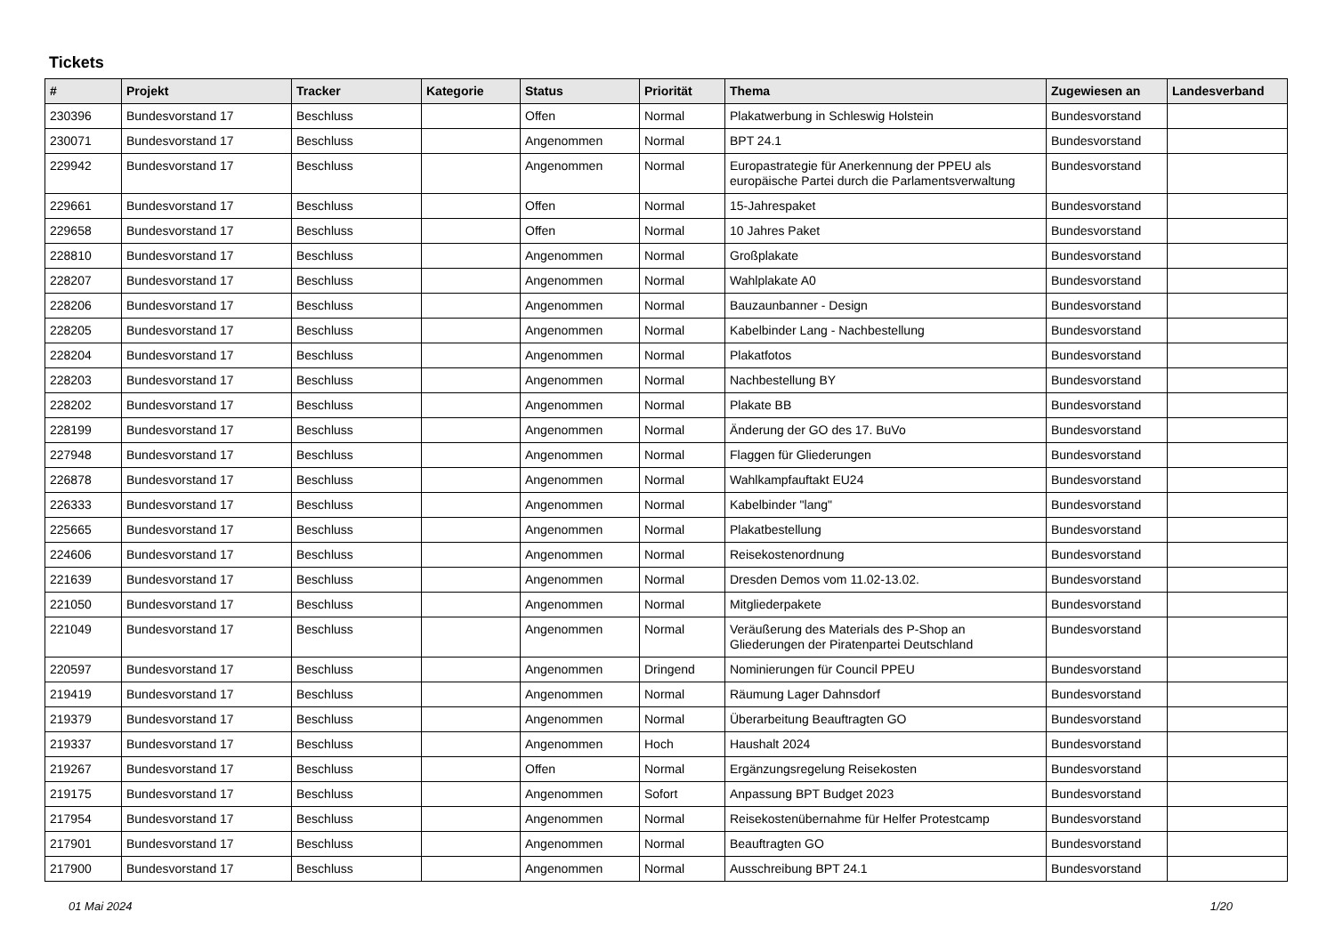Tickets
| # | Projekt | Tracker | Kategorie | Status | Priorität | Thema | Zugewiesen an | Landesverband |
| --- | --- | --- | --- | --- | --- | --- | --- | --- |
| 230396 | Bundesvorstand 17 | Beschluss | | Offen | Normal | Plakatwerbung in Schleswig Holstein | Bundesvorstand | |
| 230071 | Bundesvorstand 17 | Beschluss | | Angenommen | Normal | BPT 24.1 | Bundesvorstand | |
| 229942 | Bundesvorstand 17 | Beschluss | | Angenommen | Normal | Europastrategie für Anerkennung der PPEU als europäische Partei durch die Parlamentsverwaltung | Bundesvorstand | |
| 229661 | Bundesvorstand 17 | Beschluss | | Offen | Normal | 15-Jahrespaket | Bundesvorstand | |
| 229658 | Bundesvorstand 17 | Beschluss | | Offen | Normal | 10 Jahres Paket | Bundesvorstand | |
| 228810 | Bundesvorstand 17 | Beschluss | | Angenommen | Normal | Großplakate | Bundesvorstand | |
| 228207 | Bundesvorstand 17 | Beschluss | | Angenommen | Normal | Wahlplakate A0 | Bundesvorstand | |
| 228206 | Bundesvorstand 17 | Beschluss | | Angenommen | Normal | Bauzaunbanner - Design | Bundesvorstand | |
| 228205 | Bundesvorstand 17 | Beschluss | | Angenommen | Normal | Kabelbinder Lang - Nachbestellung | Bundesvorstand | |
| 228204 | Bundesvorstand 17 | Beschluss | | Angenommen | Normal | Plakatfotos | Bundesvorstand | |
| 228203 | Bundesvorstand 17 | Beschluss | | Angenommen | Normal | Nachbestellung BY | Bundesvorstand | |
| 228202 | Bundesvorstand 17 | Beschluss | | Angenommen | Normal | Plakate BB | Bundesvorstand | |
| 228199 | Bundesvorstand 17 | Beschluss | | Angenommen | Normal | Änderung der GO des 17. BuVo | Bundesvorstand | |
| 227948 | Bundesvorstand 17 | Beschluss | | Angenommen | Normal | Flaggen für Gliederungen | Bundesvorstand | |
| 226878 | Bundesvorstand 17 | Beschluss | | Angenommen | Normal | Wahlkampfauftakt EU24 | Bundesvorstand | |
| 226333 | Bundesvorstand 17 | Beschluss | | Angenommen | Normal | Kabelbinder "lang" | Bundesvorstand | |
| 225665 | Bundesvorstand 17 | Beschluss | | Angenommen | Normal | Plakatbestellung | Bundesvorstand | |
| 224606 | Bundesvorstand 17 | Beschluss | | Angenommen | Normal | Reisekostenordnung | Bundesvorstand | |
| 221639 | Bundesvorstand 17 | Beschluss | | Angenommen | Normal | Dresden Demos vom 11.02-13.02. | Bundesvorstand | |
| 221050 | Bundesvorstand 17 | Beschluss | | Angenommen | Normal | Mitgliederpakete | Bundesvorstand | |
| 221049 | Bundesvorstand 17 | Beschluss | | Angenommen | Normal | Veräußerung des Materials des P-Shop an Gliederungen der Piratenpartei Deutschland | Bundesvorstand | |
| 220597 | Bundesvorstand 17 | Beschluss | | Angenommen | Dringend | Nominierungen für Council PPEU | Bundesvorstand | |
| 219419 | Bundesvorstand 17 | Beschluss | | Angenommen | Normal | Räumung Lager Dahnsdorf | Bundesvorstand | |
| 219379 | Bundesvorstand 17 | Beschluss | | Angenommen | Normal | Überarbeitung Beauftragten GO | Bundesvorstand | |
| 219337 | Bundesvorstand 17 | Beschluss | | Angenommen | Hoch | Haushalt 2024 | Bundesvorstand | |
| 219267 | Bundesvorstand 17 | Beschluss | | Offen | Normal | Ergänzungsregelung Reisekosten | Bundesvorstand | |
| 219175 | Bundesvorstand 17 | Beschluss | | Angenommen | Sofort | Anpassung BPT Budget 2023 | Bundesvorstand | |
| 217954 | Bundesvorstand 17 | Beschluss | | Angenommen | Normal | Reisekostenübernahme für Helfer Protestcamp | Bundesvorstand | |
| 217901 | Bundesvorstand 17 | Beschluss | | Angenommen | Normal | Beauftragten GO | Bundesvorstand | |
| 217900 | Bundesvorstand 17 | Beschluss | | Angenommen | Normal | Ausschreibung BPT 24.1 | Bundesvorstand | |
01 Mai 2024 1/20